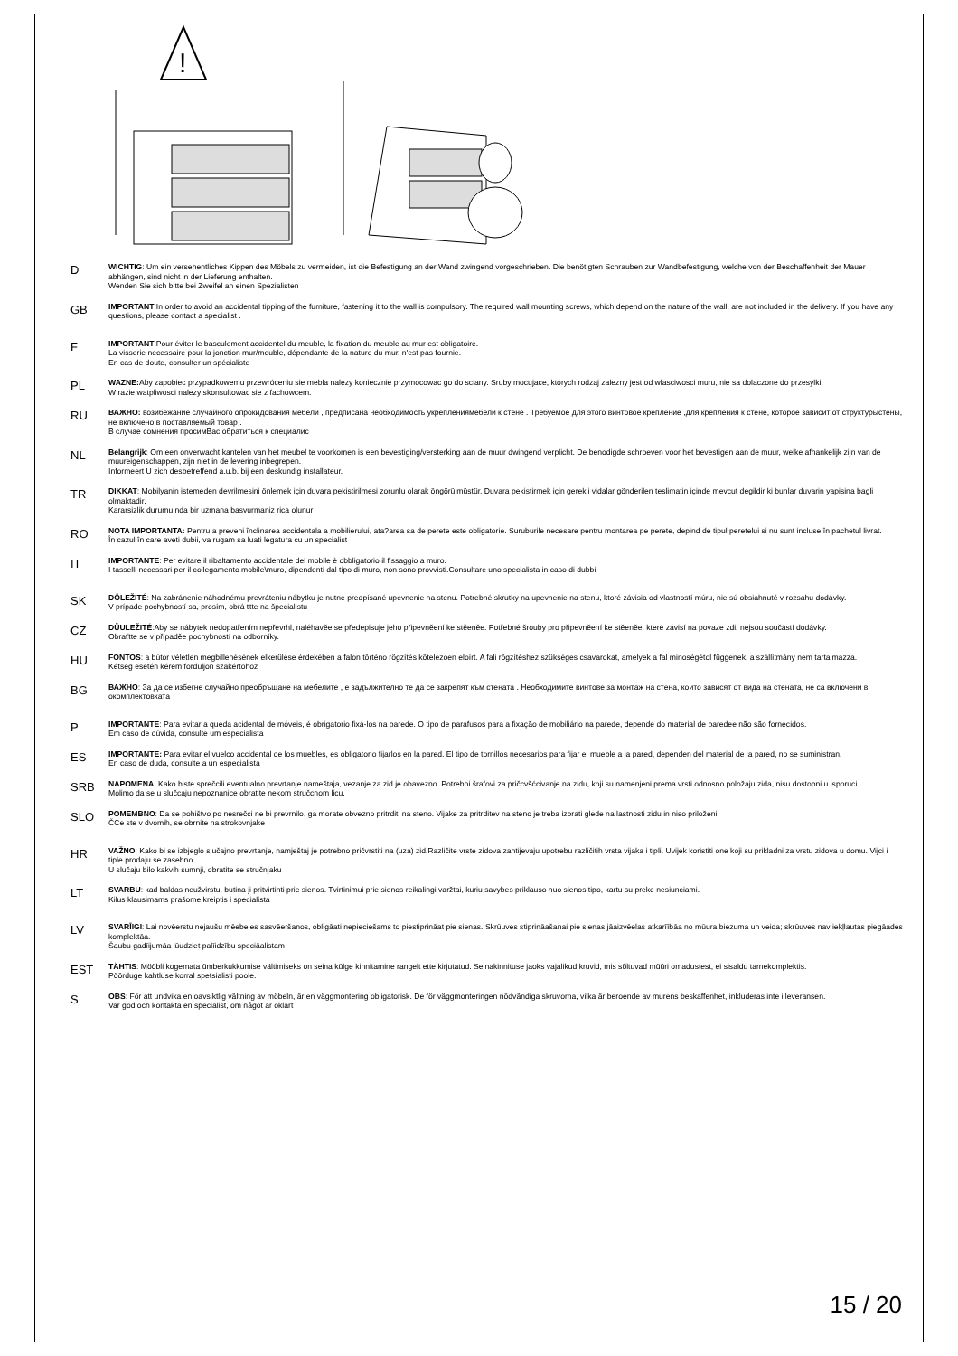!
D
WICHTIG: Um ein versehentliches Kippen des Möbels zu vermeiden, ist die Befestigung an der Wand zwingend vorgeschrieben. Die benötigten Schrauben zur Wandbefestigung, welche von der Beschaffenheit der Mauer abhängen, sind nicht in der Lieferung enthalten.
Wenden Sie sich bitte bei Zweifel an einen Spezialisten
GB
IMPORTANT:In order to avoid an accidental tipping of the furniture, fastening it to the wall is compulsory. The required wall mounting screws, which depend on the nature of the wall, are not included in the delivery. If you have any questions, please contact a specialist .
F
IMPORTANT:Pour éviter le basculement accidentel du meuble, la fixation du meuble au mur est obligatoire.
La visserie necessaire pour la jonction mur/meuble, dépendante de la nature du mur, n'est pas fournie.
En cas de doute, consulter un spécialiste
PL
WAZNE: Aby zapobiec przypadkowemu przewróceniu sie mebla nalezy koniecznie przymocowac go do sciany. Sruby mocujace, których rodzaj zalezny jest od wlasciwosci muru, nie sa dolaczone do przesylki.
W razie watpliwosci nalezy skonsultowac sie z fachowcem.
RU
ВАЖНО: возибежание случайного опрокидования мебели , предписана необходимость укреплениямебели к стене . Требуемое для этого винтовое крепление ,для крепления к стене, которое зависит от структурыстены, не включено в поставляемый товар .
В случае сомнения просимВас обратиться к специалис
NL
Belangrijk: Om een onverwacht kantelen van het meubel te voorkomen is een bevestiging/versterking aan de muur dwingend verplicht. De benodigde schroeven voor het bevestigen aan de muur, welke afhankelijk zijn van de muureigenschappen, zijn niet in de levering inbegrepen.
Informeert U zich desbetreffend a.u.b. bij een deskundig installateur.
TR
DIKKAT: Mobilyanin istemeden devrilmesini önlemek için duvara pekistirilmesi zorunlu olarak öngörülmüstür. Duvara pekistirmek için gerekli vidalar gönderilen teslimatin içinde mevcut degildir ki bunlar duvarin yapisina bagli olmaktadir.
Kararsizlik durumu nda bir uzmana basvurmaniz rica olunur
RO
NOTA IMPORTANTA: Pentru a preveni înclinarea accidentala a mobilierului, ata?area sa de perete este obligatorie. Suruburile necesare pentru montarea pe perete, depind de tipul peretelui si nu sunt incluse în pachetul livrat.
În cazul în care aveti dubii, va rugam sa luati legatura cu un specialist
IT
IMPORTANTE: Per evitare il ribaltamento accidentale del mobile è obbligatorio il fissaggio a muro.
I tasselli necessari per il collegamento mobile\muro, dipendenti dal tipo di muro, non sono provvisti.Consultare uno specialista in caso di dubbi
SK
DÔLEŽITÉ: Na zabránenie náhodnému prevráteniu nábytku je nutne predpísané upevnenie na stenu. Potrebné skrutky na upevnenie na stenu, ktoré závisia od vlastností múru, nie sú obsiahnuté v rozsahu dodávky.
V prípade pochybností sa, prosím, obrá ťtte na špecialistu
CZ
DŮULEŽITÉ:Aby se nábytek nedopatřením nepřevrhl, naléhavěe se předepisuje jeho připevněení ke stěeněe. Potřebné šrouby pro připevněení ke stěeněe, které závisí na povaze zdi, nejsou součástí dodávky.
Obraťtte se v případěe pochybností na odborníky.
HU
FONTOS: a bútor véletlen megbillenésének elkerülése érdekében a falon történo rögzítés kötelezoen eloírt. A fali rögzítéshez szükséges csavarokat, amelyek a fal minoségétol függenek, a szállítmány nem tartalmazza.
Kétség esetén kérem forduljon szakértohöz
BG
ВАЖНО: За да се избегне случайно преобръщане на мебелите , е задължително те да се закрепят към стената . Необходимите винтове за монтаж на стена, които зависят от вида на стената, не са включени в окомплектовката
P
IMPORTANTE: Para evitar a queda acidental de móveis, é obrigatorio fixá-los na parede. O tipo de parafusos para a fixação de mobiliário na parede, depende do material de paredee não são fornecidos.
Em caso de dúvida, consulte um especialista
ES
IMPORTANTE: Para evitar el vuelco accidental de los muebles, es obligatorio fijarlos en la pared. El tipo de tornillos necesarios para fijar el mueble a la pared, dependen del material de la pared, no se suministran.
En caso de duda, consulte a un especialista
SRB
NAPOMENA: Kako biste sprečcili eventualno prevrtanje nameštaja, vezanje za zid je obavezno. Potrebni šrafovi za pričcvšćcivanje na zidu, koji su namenjeni prema vrsti odnosno položaju zida, nisu dostopni u isporuci.
Molimo da se u slučcaju nepoznanice obratite nekom stručcnom licu.
SLO
POMEMBNO: Da se pohištvo po nesrečci ne bi prevrnilo, ga morate obvezno pritrditi na steno. Vijake za pritrditev na steno je treba izbrati glede na lastnosti zidu in niso priloženi.
ČCe ste v dvomih, se obrnite na strokovnjake
HR
VAŽNO: Kako bi se izbjeglo slučajno prevrtanje, namještaj je potrebno pričvrstiti na (uza) zid.Različite vrste zidova zahtijevaju upotrebu različitih vrsta vijaka i tipli. Uvijek koristiti one koji su prikladni za vrstu zidova u domu. Vijci i tiple prodaju se zasebno.
U slučaju bilo kakvih sumnji, obratite se stručnjaku
LT
SVARBU: kad baldas neužvirstu, butina ji pritvirtinti prie sienos. Tvirtinimui prie sienos reikalingi varžtai, kuriu savybes priklauso nuo sienos tipo, kartu su preke nesiunciami.
Kilus klausimams prašome kreiptis i specialista
LV
SVARĪIGI: Lai novēerstu nejaušu mēebeles sasvēeršanos, obligāati nepieciešams to piestiprināat pie sienas. Skrūuves stiprināašanai pie sienas jāaizvēelas atkarīībāa no mūura biezuma un veida; skrūuves nav iekļlautas piegāades komplektāa.
Šaubu gadīijumāa lūudziet palīidzību speciāalistam
EST
TÄHTIS: Mööbli kogemata ümberkukkumise vältimiseks on seina külge kinnitamine rangelt ette kirjutatud. Seinakinnituse jaoks vajalikud kruvid, mis sõltuvad müüri omadustest, ei sisaldu tarnekomplektis.
Pöörduge kahtluse korral spetsialisti poole.
S
OBS: För att undvika en oavsiktlig vältning av möbeln, är en väggmontering obligatorisk. De för väggmonteringen nödvändiga skruvorna, vilka är beroende av murens beskaffenhet, inkluderas inte i leveransen.
Var god och kontakta en specialist, om något är oklart
15 / 20